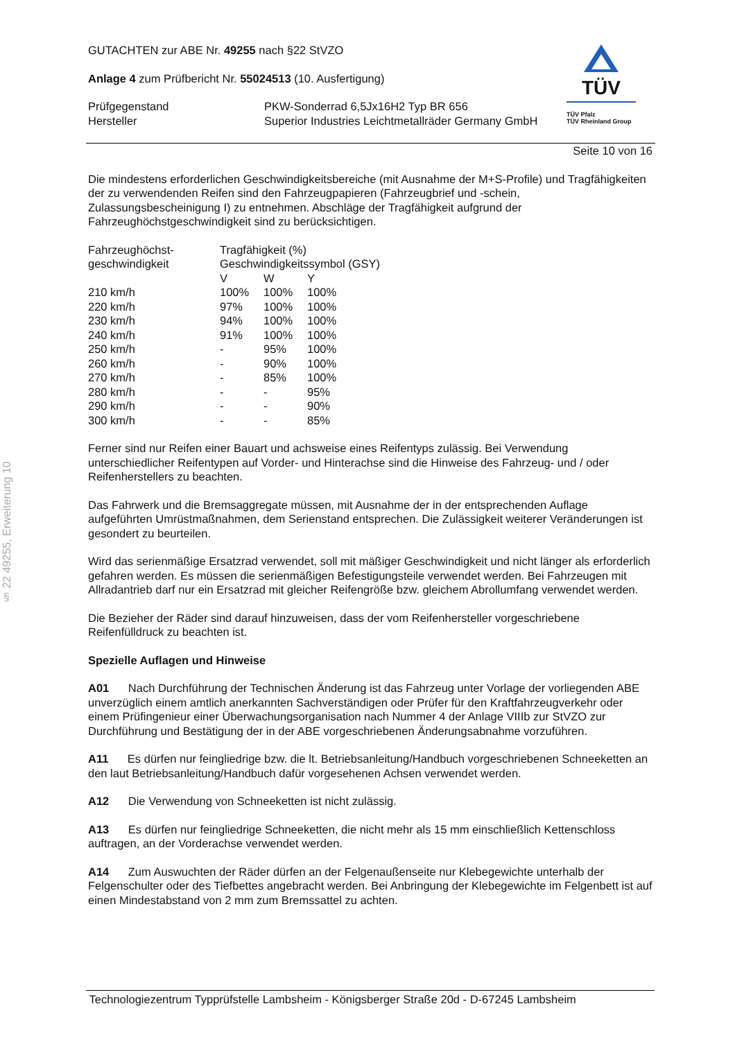§ 22 49255, Erweiterung 10
TÜV
TÜV Pfalz
TÜV Rheinland Group
GUTACHTEN zur ABE Nr. 49255 nach §22 StVZO
Anlage 4 zum Prüfbericht Nr. 55024513 (10. Ausfertigung)
Prüfgegenstand
Hersteller
PKW-Sonderrad 6,5Jx16H2 Typ BR 656
Superior Industries Leichtmetallräder Germany GmbH
Seite 10 von 16
Die mindestens erforderlichen Geschwindigkeitsbereiche (mit Ausnahme der M+S-Profile) und Tragfähigkeiten der zu verwendenden Reifen sind den Fahrzeugpapieren (Fahrzeugbrief und -schein, Zulassungsbescheinigung I) zu entnehmen. Abschläge der Tragfähigkeit aufgrund der Fahrzeughöchstgeschwindigkeit sind zu berücksichtigen.
| Fahrzeughöchst- geschwindigkeit | Tragfähigkeit (%) Geschwindigkeitssymbol (GSY) | | |
| | V | W | Y |
| 210 km/h | 100% | 100% | 100% |
| 220 km/h | 97% | 100% | 100% |
| 230 km/h | 94% | 100% | 100% |
| 240 km/h | 91% | 100% | 100% |
| 250 km/h | - | 95% | 100% |
| 260 km/h | - | 90% | 100% |
| 270 km/h | - | 85% | 100% |
| 280 km/h | - | - | 95% |
| 290 km/h | - | - | 90% |
| 300 km/h | - | - | 85% |
Ferner sind nur Reifen einer Bauart und achsweise eines Reifentyps zulässig. Bei Verwendung unterschiedlicher Reifentypen auf Vorder- und Hinterachse sind die Hinweise des Fahrzeug- und / oder Reifenherstellers zu beachten.
Das Fahrwerk und die Bremsaggregate müssen, mit Ausnahme der in der entsprechenden Auflage aufgeführten Umrüstmaßnahmen, dem Serienstand entsprechen. Die Zulässigkeit weiterer Veränderungen ist gesondert zu beurteilen.
Wird das serienmäßige Ersatzrad verwendet, soll mit mäßiger Geschwindigkeit und nicht länger als erforderlich gefahren werden. Es müssen die serienmäßigen Befestigungsteile verwendet werden. Bei Fahrzeugen mit Allradantrieb darf nur ein Ersatzrad mit gleicher Reifengröße bzw. gleichem Abrollumfang verwendet werden.
Die Bezieher der Räder sind darauf hinzuweisen, dass der vom Reifenhersteller vorgeschriebene Reifenfülldruck zu beachten ist.
Spezielle Auflagen und Hinweise
A01 Nach Durchführung der Technischen Änderung ist das Fahrzeug unter Vorlage der vorliegenden ABE unverzüglich einem amtlich anerkannten Sachverständigen oder Prüfer für den Kraftfahrzeugverkehr oder einem Prüfingenieur einer Überwachungsorganisation nach Nummer 4 der Anlage VIIIb zur StVZO zur Durchführung und Bestätigung der in der ABE vorgeschriebenen Änderungsabnahme vorzuführen.
A11 Es dürfen nur feingliedrige bzw. die lt. Betriebsanleitung/Handbuch vorgeschriebenen Schneeketten an den laut Betriebsanleitung/Handbuch dafür vorgesehenen Achsen verwendet werden.
A12 Die Verwendung von Schneeketten ist nicht zulässig.
A13 Es dürfen nur feingliedrige Schneeketten, die nicht mehr als 15 mm einschließlich Kettenschloss auftragen, an der Vorderachse verwendet werden.
A14 Zum Auswuchten der Räder dürfen an der Felgenaußenseite nur Klebegewichte unterhalb der Felgenschulter oder des Tiefbettes angebracht werden. Bei Anbringung der Klebegewichte im Felgenbett ist auf einen Mindestabstand von 2 mm zum Bremssattel zu achten.
Technologiezentrum Typprüfstelle Lambsheim - Königsberger Straße 20d - D-67245 Lambsheim